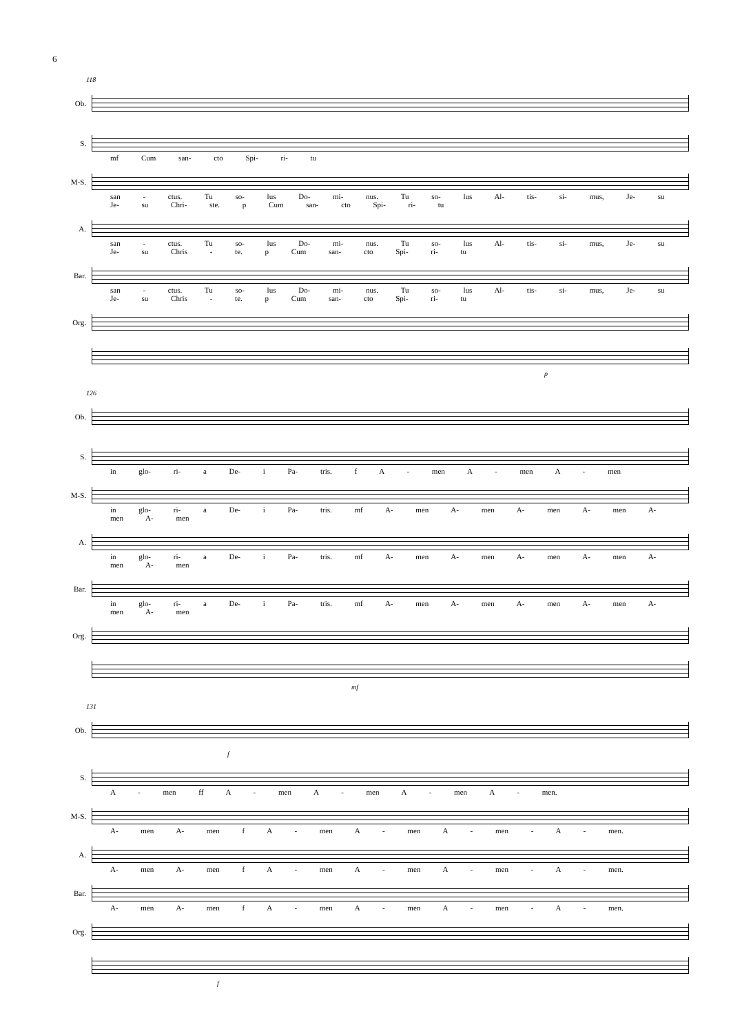6
118
Ob.
S.
mf Cum san- cto Spi- ri- tu
M-S.
san - ctus. Tu so- lus Do- mi- nus. Tu so- lus Al- tis- si- mus, Je- su Je- su Chri- ste. p Cum san- cto Spi- ri- tu
A.
san - ctus. Tu so- lus Do- mi- nus. Tu so- lus Al- tis- si- mus, Je- su Je- su Chris - te. p Cum san- cto Spi- ri- tu
Bar.
san - ctus. Tu so- lus Do- mi- nus. Tu so- lus Al- tis- si- mus, Je- su Je- su Chris - te. p Cum san- cto Spi- ri- tu
Org.
p
126
Ob.
S.
in glo- ri- a De- i Pa- tris. f A - men A - men A - men
M-S.
in glo- ri- a De- i Pa- tris. mf A- men A- men A- men A- men A- men A- men
A.
in glo- ri- a De- i Pa- tris. mf A- men A- men A- men A- men A- men A- men
Bar.
in glo- ri- a De- i Pa- tris. mf A- men A- men A- men A- men A- men A- men
Org.
mf
131
Ob.
f
S.
A - men ff A - men A - men A - men A - men.
M-S.
A- men A- men f A - men A - men A - men - A - men.
A.
A- men A- men f A - men A - men A - men - A - men.
Bar.
A- men A- men f A - men A - men A - men - A - men.
Org.
f